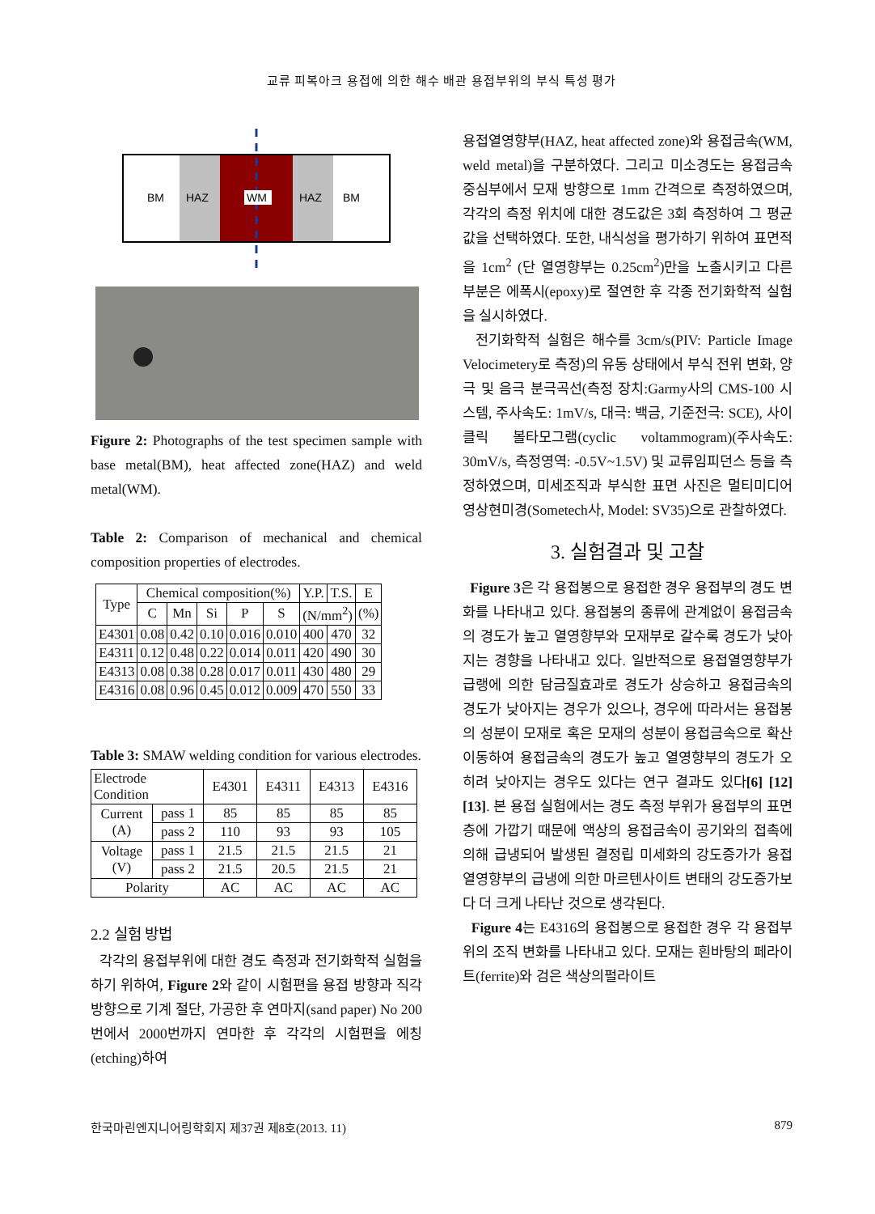교류 피복아크 용접에 의한 해수 배관 용접부위의 부식 특성 평가
BM
HAZ
WM
HAZ
BM
Figure 2: Photographs of the test specimen sample with base metal(BM), heat affected zone(HAZ) and weld metal(WM).
Table 2: Comparison of mechanical and chemical composition properties of electrodes.
| Type | Chemical composition(%) | | | | | Y.P. | T.S. | E |
| --- | --- | --- | --- | --- | --- | --- | --- | --- |
| | C | Mn | Si | P | S | (N/mm<sup>2</sup>) | | (%) |
| E4301 | 0.08 | 0.42 | 0.10 | 0.016 | 0.010 | 400 | 470 | 32 |
| E4311 | 0.12 | 0.48 | 0.22 | 0.014 | 0.011 | 420 | 490 | 30 |
| E4313 | 0.08 | 0.38 | 0.28 | 0.017 | 0.011 | 430 | 480 | 29 |
| E4316 | 0.08 | 0.96 | 0.45 | 0.012 | 0.009 | 470 | 550 | 33 |
Table 3: SMAW welding condition for various electrodes.
| Electrode Condition | | E4301 | E4311 | E4313 | E4316 |
| --- | --- | --- | --- | --- | --- |
| Current (A) | pass 1 | 85 | 85 | 85 | 85 |
| | pass 2 | 110 | 93 | 93 | 105 |
| Voltage (V) | pass 1 | 21.5 | 21.5 | 21.5 | 21 |
| | pass 2 | 21.5 | 20.5 | 21.5 | 21 |
| Polarity | | AC | AC | AC | AC |
2.2 실험 방법
각각의 용접부위에 대한 경도 측정과 전기화학적 실험을 하기 위하여, Figure 2와 같이 시험편을 용접 방향과 직각 방향으로 기계 절단, 가공한 후 연마지(sand paper) No 200번에서 2000번까지 연마한 후 각각의 시험편을 에칭(etching)하여
용접열영향부(HAZ, heat affected zone)와 용접금속(WM, weld metal)을 구분하였다. 그리고 미소경도는 용접금속 중심부에서 모재 방향으로 1mm 간격으로 측정하였으며, 각각의 측정 위치에 대한 경도값은 3회 측정하여 그 평균값을 선택하였다. 또한, 내식성을 평가하기 위하여 표면적을 1cm<sup>2</sup> (단 열영향부는 0.25cm<sup>2</sup>)만을 노출시키고 다른 부분은 에폭시(epoxy)로 절연한 후 각종 전기화학적 실험을 실시하였다.
전기화학적 실험은 해수를 3cm/s(PIV: Particle Image Velocimetery로 측정)의 유동 상태에서 부식 전위 변화, 양극 및 음극 분극곡선(측정 장치:Garmy사의 CMS-100 시스템, 주사속도: 1mV/s, 대극: 백금, 기준전극: SCE), 사이클릭 볼타모그램(cyclic voltammogram)(주사속도: 30mV/s, 측정영역: -0.5V~1.5V) 및 교류임피던스 등을 측정하였으며, 미세조직과 부식한 표면 사진은 멀티미디어 영상현미경(Sometech사, Model: SV35)으로 관찰하였다.
3. 실험결과 및 고찰
Figure 3은 각 용접봉으로 용접한 경우 용접부의 경도 변화를 나타내고 있다. 용접봉의 종류에 관계없이 용접금속의 경도가 높고 열영향부와 모재부로 갈수록 경도가 낮아지는 경향을 나타내고 있다. 일반적으로 용접열영향부가 급랭에 의한 담금질효과로 경도가 상승하고 용접금속의 경도가 낮아지는 경우가 있으나, 경우에 따라서는 용접봉의 성분이 모재로 혹은 모재의 성분이 용접금속으로 확산 이동하여 용접금속의 경도가 높고 열영향부의 경도가 오히려 낮아지는 경우도 있다는 연구 결과도 있다[6] [12][13]. 본 용접 실험에서는 경도 측정 부위가 용접부의 표면층에 가깝기 때문에 액상의 용접금속이 공기와의 접촉에 의해 급냉되어 발생된 결정립 미세화의 강도증가가 용접 열영향부의 급냉에 의한 마르텐사이트 변태의 강도증가보다 더 크게 나타난 것으로 생각된다.
Figure 4는 E4316의 용접봉으로 용접한 경우 각 용접부위의 조직 변화를 나타내고 있다. 모재는 흰바탕의 페라이트(ferrite)와 검은 색상의펄라이트
한국마린엔지니어링학회지 제37권 제8호(2013. 11) 879